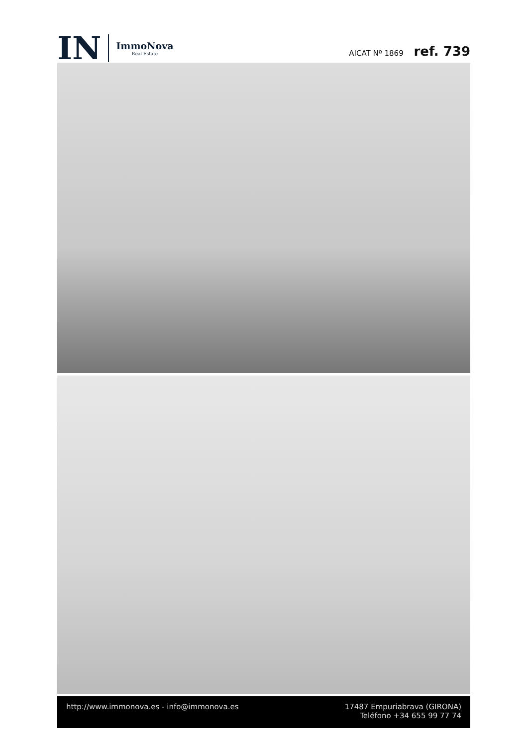IN
ImmoNova
Real Estate
AICAT Nº 1869 ref. 739
http://www.immonova.es - info@immonova.es
17487 Empuriabrava (GIRONA)
Teléfono +34 655 99 77 74